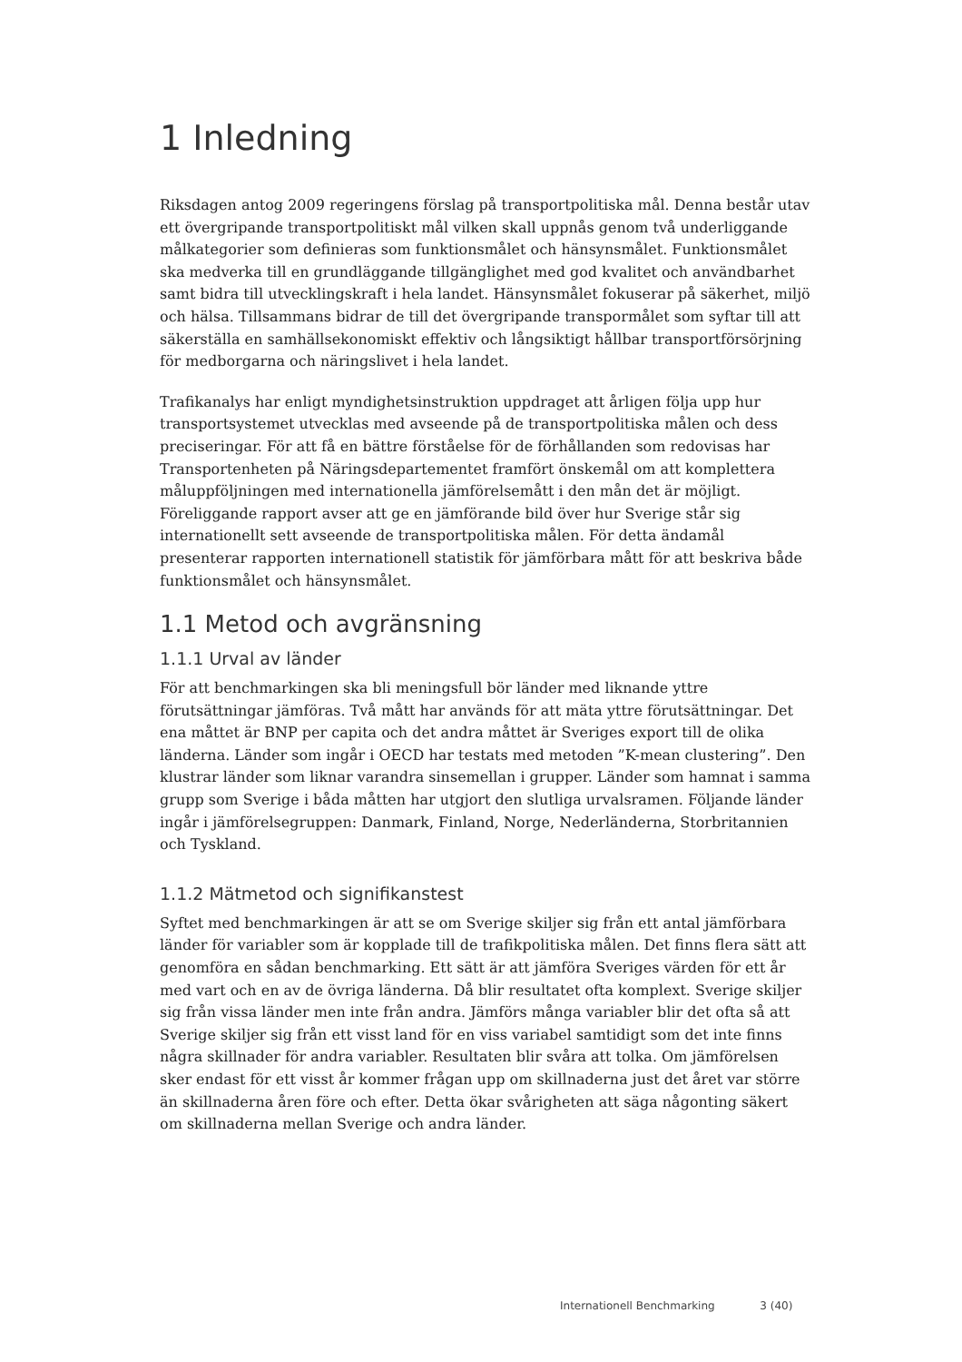1 Inledning
Riksdagen antog 2009 regeringens förslag på transportpolitiska mål. Denna består utav ett övergripande transportpolitiskt mål vilken skall uppnås genom två underliggande målkategorier som definieras som funktionsmålet och hänsynsmålet. Funktionsmålet ska medverka till en grundläggande tillgänglighet med god kvalitet och användbarhet samt bidra till utvecklingskraft i hela landet. Hänsynsmålet fokuserar på säkerhet, miljö och hälsa. Tillsammans bidrar de till det övergripande transpormålet som syftar till att säkerställa en samhällsekonomiskt effektiv och långsiktigt hållbar transportförsörjning för medborgarna och näringslivet i hela landet.
Trafikanalys har enligt myndighetsinstruktion uppdraget att årligen följa upp hur transportsystemet utvecklas med avseende på de transportpolitiska målen och dess preciseringar. För att få en bättre förståelse för de förhållanden som redovisas har Transportenheten på Näringsdepartementet framfört önskemål om att komplettera måluppföljningen med internationella jämförelsemått i den mån det är möjligt. Föreliggande rapport avser att ge en jämförande bild över hur Sverige står sig internationellt sett avseende de transportpolitiska målen. För detta ändamål presenterar rapporten internationell statistik för jämförbara mått för att beskriva både funktionsmålet och hänsynsmålet.
1.1 Metod och avgränsning
1.1.1 Urval av länder
För att benchmarkingen ska bli meningsfull bör länder med liknande yttre förutsättningar jämföras. Två mått har används för att mäta yttre förutsättningar. Det ena måttet är BNP per capita och det andra måttet är Sveriges export till de olika länderna. Länder som ingår i OECD har testats med metoden ”K-mean clustering”. Den klustrar länder som liknar varandra sinsemellan i grupper. Länder som hamnat i samma grupp som Sverige i båda måtten har utgjort den slutliga urvalsramen. Följande länder ingår i jämförelsegruppen: Danmark, Finland, Norge, Nederländerna, Storbritannien och Tyskland.
1.1.2 Mätmetod och signifikanstest
Syftet med benchmarkingen är att se om Sverige skiljer sig från ett antal jämförbara länder för variabler som är kopplade till de trafikpolitiska målen. Det finns flera sätt att genomföra en sådan benchmarking. Ett sätt är att jämföra Sveriges värden för ett år med vart och en av de övriga länderna. Då blir resultatet ofta komplext. Sverige skiljer sig från vissa länder men inte från andra. Jämförs många variabler blir det ofta så att Sverige skiljer sig från ett visst land för en viss variabel samtidigt som det inte finns några skillnader för andra variabler. Resultaten blir svåra att tolka. Om jämförelsen sker endast för ett visst år kommer frågan upp om skillnaderna just det året var större än skillnaderna åren före och efter. Detta ökar svårigheten att säga någonting säkert om skillnaderna mellan Sverige och andra länder.
Internationell Benchmarking 3 (40)